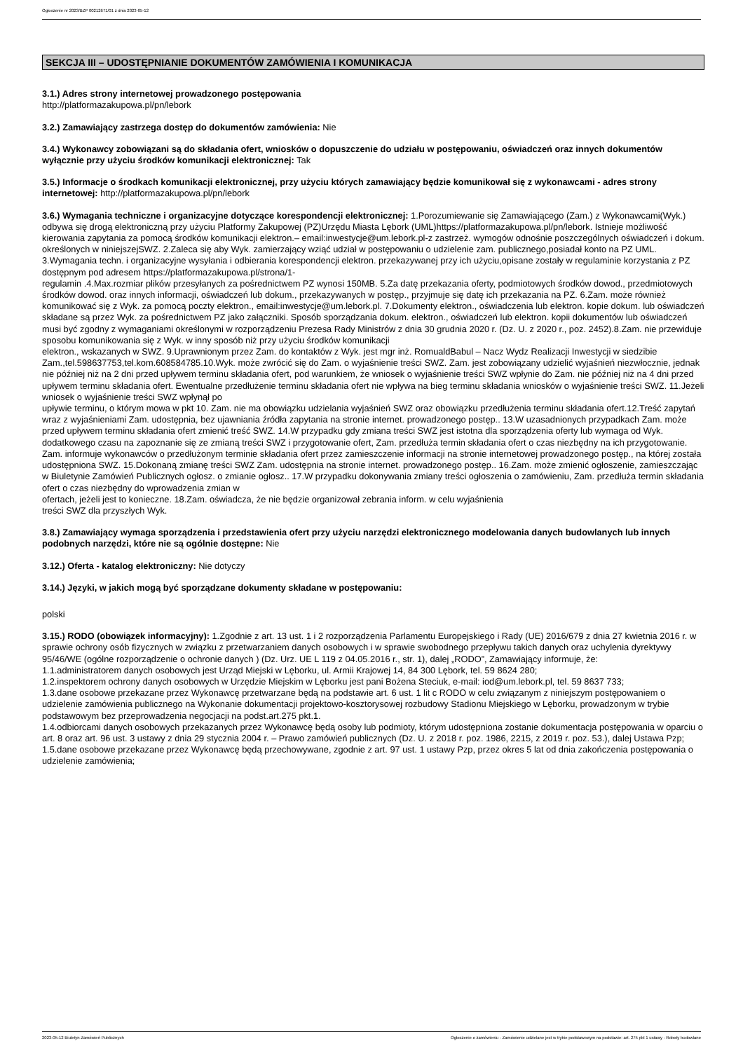Ogłoszenie nr 2023/BZP 00212671/01 z dnia 2023-05-12
SEKCJA III – UDOSTĘPNIANIE DOKUMENTÓW ZAMÓWIENIA I KOMUNIKACJA
3.1.) Adres strony internetowej prowadzonego postępowania
http://platformazakupowa.pl/pn/lebork
3.2.) Zamawiający zastrzega dostęp do dokumentów zamówienia: Nie
3.4.) Wykonawcy zobowiązani są do składania ofert, wniosków o dopuszczenie do udziału w postępowaniu, oświadczeń oraz innych dokumentów wyłącznie przy użyciu środków komunikacji elektronicznej: Tak
3.5.) Informacje o środkach komunikacji elektronicznej, przy użyciu których zamawiający będzie komunikował się z wykonawcami - adres strony internetowej: http://platformazakupowa.pl/pn/lebork
3.6.) Wymagania techniczne i organizacyjne dotyczące korespondencji elektronicznej: 1.Porozumiewanie się Zamawiającego (Zam.) z Wykonawcami(Wyk.) odbywa się drogą elektroniczną przy użyciu Platformy Zakupowej (PZ)Urzędu Miasta Lębork (UML)https://platformazakupowa.pl/pn/lebork. Istnieje możliwość kierowania zapytania za pomocą środków komunikacji elektron.– email:inwestycje@um.lebork.pl-z zastrzeż. wymogów odnośnie poszczególnych oświadczeń i dokum. określonych w niniejszejSWZ. 2.Zaleca się aby Wyk. zamierzający wziąć udział w postępowaniu o udzielenie zam. publicznego,posiadał konto na PZ UML. 3.Wymagania techn. i organizacyjne wysyłania i odbierania korespondencji elektron. przekazywanej przy ich użyciu,opisane zostały w regulaminie korzystania z PZ dostępnym pod adresem https://platformazakupowa.pl/strona/1-
regulamin .4.Max.rozmiar plików przesyłanych za pośrednictwem PZ wynosi 150MB. 5.Za datę przekazania oferty, podmiotowych środków dowod., przedmiotowych środków dowod. oraz innych informacji, oświadczeń lub dokum., przekazywanych w postęp., przyjmuje się datę ich przekazania na PZ. 6.Zam. może również komunikować się z Wyk. za pomocą poczty elektron., email:inwestycje@um.lebork.pl. 7.Dokumenty elektron., oświadczenia lub elektron. kopie dokum. lub oświadczeń składane są przez Wyk. za pośrednictwem PZ jako załączniki. Sposób sporządzania dokum. elektron., oświadczeń lub elektron. kopii dokumentów lub oświadczeń musi być zgodny z wymaganiami określonymi w rozporządzeniu Prezesa Rady Ministrów z dnia 30 grudnia 2020 r. (Dz. U. z 2020 r., poz. 2452).8.Zam. nie przewiduje sposobu komunikowania się z Wyk. w inny sposób niż przy użyciu środków komunikacji
elektron., wskazanych w SWZ. 9.Uprawnionym przez Zam. do kontaktów z Wyk. jest mgr inż. RomualdBabul – Nacz Wydz Realizacji Inwestycji w siedzibie Zam.,tel.598637753,tel.kom.608584785.10.Wyk. może zwrócić się do Zam. o wyjaśnienie treści SWZ. Zam. jest zobowiązany udzielić wyjaśnień niezwłocznie, jednak nie później niż na 2 dni przed upływem terminu składania ofert, pod warunkiem, że wniosek o wyjaśnienie treści SWZ wpłynie do Zam. nie później niż na 4 dni przed upływem terminu składania ofert. Ewentualne przedłużenie terminu składania ofert nie wpływa na bieg terminu składania wniosków o wyjaśnienie treści SWZ. 11.Jeżeli wniosek o wyjaśnienie treści SWZ wpłynął po
upływie terminu, o którym mowa w pkt 10. Zam. nie ma obowiązku udzielania wyjaśnień SWZ oraz obowiązku przedłużenia terminu składania ofert.12.Treść zapytań wraz z wyjaśnieniami Zam. udostępnia, bez ujawniania źródła zapytania na stronie internet. prowadzonego postęp.. 13.W uzasadnionych przypadkach Zam. może przed upływem terminu składania ofert zmienić treść SWZ. 14.W przypadku gdy zmiana treści SWZ jest istotna dla sporządzenia oferty lub wymaga od Wyk. dodatkowego czasu na zapoznanie się ze zmianą treści SWZ i przygotowanie ofert, Zam. przedłuża termin składania ofert o czas niezbędny na ich przygotowanie. Zam. informuje wykonawców o przedłużonym terminie składania ofert przez zamieszczenie informacji na stronie internetowej prowadzonego postęp., na której została udostępniona SWZ. 15.Dokonaną zmianę treści SWZ Zam. udostępnia na stronie internet. prowadzonego postęp.. 16.Zam. może zmienić ogłoszenie, zamieszczając w Biuletynie Zamówień Publicznych ogłosz. o zmianie ogłosz.. 17.W przypadku dokonywania zmiany treści ogłoszenia o zamówieniu, Zam. przedłuża termin składania ofert o czas niezbędny do wprowadzenia zmian w
ofertach, jeżeli jest to konieczne. 18.Zam. oświadcza, że nie będzie organizował zebrania inform. w celu wyjaśnienia
treści SWZ dla przyszłych Wyk.
3.8.) Zamawiający wymaga sporządzenia i przedstawienia ofert przy użyciu narzędzi elektronicznego modelowania danych budowlanych lub innych podobnych narzędzi, które nie są ogólnie dostępne: Nie
3.12.) Oferta - katalog elektroniczny: Nie dotyczy
3.14.) Języki, w jakich mogą być sporządzane dokumenty składane w postępowaniu:
polski
3.15.) RODO (obowiązek informacyjny): 1.Zgodnie z art. 13 ust. 1 i 2 rozporządzenia Parlamentu Europejskiego i Rady (UE) 2016/679 z dnia 27 kwietnia 2016 r. w sprawie ochrony osób fizycznych w związku z przetwarzaniem danych osobowych i w sprawie swobodnego przepływu takich danych oraz uchylenia dyrektywy 95/46/WE (ogólne rozporządzenie o ochronie danych ) (Dz. Urz. UE L 119 z 04.05.2016 r., str. 1), dalej „RODO”, Zamawiający informuje, że:
1.1.administratorem danych osobowych jest Urząd Miejski w Lęborku, ul. Armii Krajowej 14, 84 300 Lębork, tel. 59 8624 280;
1.2.inspektorem ochrony danych osobowych w Urzędzie Miejskim w Lęborku jest pani Bożena Steciuk, e-mail: iod@um.lebork.pl, tel. 59 8637 733;
1.3.dane osobowe przekazane przez Wykonawcę przetwarzane będą na podstawie art. 6 ust. 1 lit c RODO w celu związanym z niniejszym postępowaniem o udzielenie zamówienia publicznego na Wykonanie dokumentacji projektowo-kosztorysowej rozbudowy Stadionu Miejskiego w Lęborku, prowadzonym w trybie podstawowym bez przeprowadzenia negocjacji na podst.art.275 pkt.1.
1.4.odbiorcami danych osobowych przekazanych przez Wykonawcę będą osoby lub podmioty, którym udostępniona zostanie dokumentacja postępowania w oparciu o art. 8 oraz art. 96 ust. 3 ustawy z dnia 29 stycznia 2004 r. – Prawo zamówień publicznych (Dz. U. z 2018 r. poz. 1986, 2215, z 2019 r. poz. 53.), dalej Ustawa Pzp;
1.5.dane osobowe przekazane przez Wykonawcę będą przechowywane, zgodnie z art. 97 ust. 1 ustawy Pzp, przez okres 5 lat od dnia zakończenia postępowania o udzielenie zamówienia;
2023-05-12 Biuletyn Zamówień Publicznych Ogłoszenie o zamówieniu - Zamówienie udzielane jest w trybie podstawowym na podstawie: art. 275 pkt 1 ustawy - Roboty budowlane